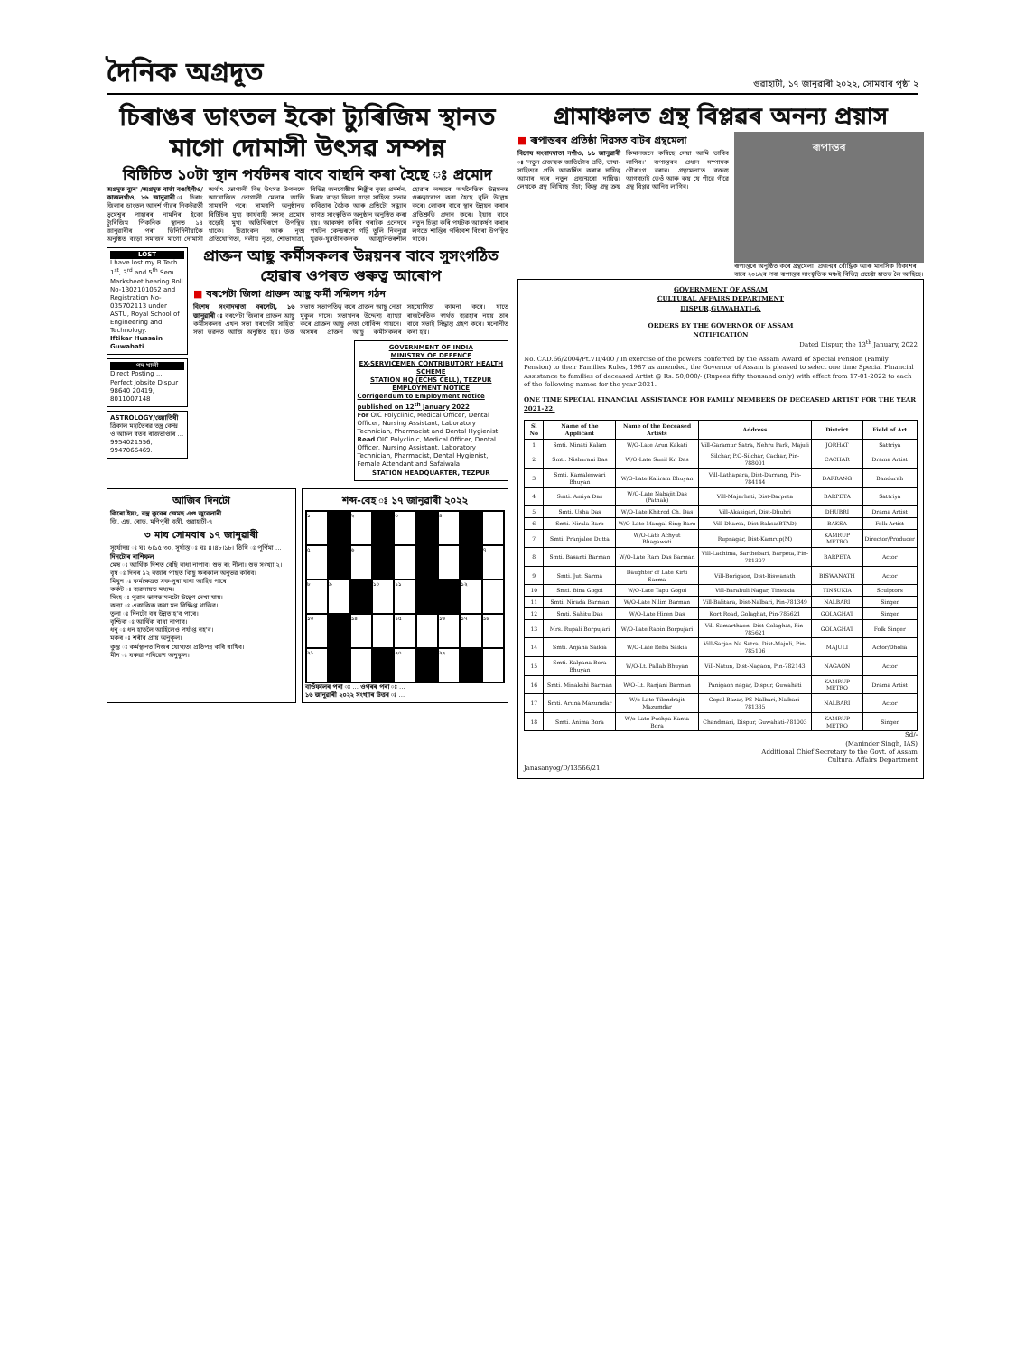দৈনিক অগ্ৰদূত
গুৱাহাটী, ১৭ জানুৱাৰী ২০২২, সোমবাৰ পৃষ্ঠা ২
চিৰাঙৰ ডাংতল ইকো ট্যুৰিজিম স্থানত মাগো দোমাসী উৎসৱ সম্পন্ন
বিটিচিত ১০টা স্থান পৰ্যটনৰ বাবে বাছনি কৰা হৈছে ঃ প্ৰমোদ
অগ্ৰদূত ব্যুৰ' /অগ্ৰদূত বাৰ্তা বঙাইগাঁও/কাজলগাঁও, ১৬ জানুৱাৰী ঃ চিৰাং জিলাৰ ডাংতল আদৰ্শ গাঁৱৰ নিকটৱৰ্তী ভুমেশ্বৰ পাহাৰৰ নামনিৰ ইকো ট্যুৰিজিম পিকনিক স্থানত ১৪ জানুৱাৰীৰ পৰা তিনিদিনীয়াকৈ অনুষ্ঠিত বড়ো সমাজৰ মাগো দোমাসী অৰ্থাৎ ভোগালী বিহু উৎসৱ উপলক্ষে আয়োজিত ভোগালী মেলাৰ আজি সামৰণি পৰে। সামৰণি অনুষ্ঠানত বিটিচিৰ মুখ্য কাৰ্যবাহী সদস্য প্ৰমোদ বড়োই মুখ্য অতিথিৰূপে উপস্থিত থাকে। চিত্ৰাংকন আৰু নৃত্য প্ৰতিযোগিতা, দলীয় নৃত্য, শোভাযাত্ৰা, বিভিন্ন জনগোষ্ঠীয় শিল্পীৰ নৃত্য প্ৰদৰ্শন, চিৰাং বড়ো জিলা বড়ো সাহিত্য সভাৰ কবিতাৰ বৈঠক আৰু প্ৰতিটো সন্ধ্যাৰ ভাগত সাংস্কৃতিক অনুষ্ঠান অনুষ্ঠিত কৰা হয়। আকৰ্ষণ কৰিব পৰাকৈ এনেদৰে পৰ্যটন কেন্দ্ৰৰূপে গঢ়ি তুলি নিবনুৱা যুৱক-যুৱতীসকলক আত্মনিৰ্ভৰশীল হোৱাৰ লক্ষ্যৰে অৰ্থনৈতিক উন্নয়নত গুৰুত্বাৰোপ কৰা হৈছে বুলি উল্লেখ কৰে। লোকৰ বাবে স্থান উন্নয়ন কৰাৰ প্ৰতিশ্ৰুতি প্ৰদান কৰে। ইয়াৰ বাবে নতুন চিন্তা কৰি পৰ্যটক আকৰ্ষণ কৰাৰ লগতে শান্তিৰ পৰিবেশ বিচৰা উপস্থিত থাকে।
LOST
I have lost my B.Tech 1<sup>st</sup>, 3<sup>rd</sup> and 5<sup>th</sup> Sem Marksheet bearing Roll No-1302101052 and Registration No-035702113 under ASTU, Royal School of Engineering and Technology.
Iftikar Hussain Guwahati
পদ খালী
Direct Posting ... Perfect Jobsite Dispur 98640 20419, 8011007148
ASTROLOGY/জ্যোতিষী
ত্ৰিকাল মহাভৈৰৱ তন্ত্ৰ কেন্দ্ৰ ও আচল বতৰ ৰাজভাণ্ডাৰ ... 9954021556, 9947066469.
প্ৰাক্তন আছু কৰ্মীসকলৰ উন্নয়নৰ বাবে সুসংগঠিত হোৱাৰ ওপৰত গুৰুত্ব আৰোপ
■ বৰপেটা জিলা প্ৰাক্তন আছু কৰ্মী সন্মিলন গঠন
বিশেষ সংবাদদাতা বৰপেটা, ১৬ জানুৱাৰী ঃ বৰপেটা জিলাৰ প্ৰাক্তন আছু কৰ্মীসকলৰ এখন সভা বৰপেটা সাহিত্য সভা ভৱনত আজি অনুষ্ঠিত হয়। উক্ত সভাত সভাপতিত্ব কৰে প্ৰাক্তন আছু নেতা মুকুল দাসে। সভাখনৰ উদ্দেশ্য ব্যাখ্যা কৰে প্ৰাক্তন আছু নেতা গোবিন্দ গায়নে। অসমৰ প্ৰাক্তন আছু কৰ্মীসকলৰ সহযোগিতা কামনা কৰে। যাতে ৰাজনৈতিক স্বাৰ্থত ব্যৱহাৰ নহয় তাৰ বাবে সভাই সিদ্ধান্ত গ্ৰহণ কৰে। মনোনীত কৰা হয়।
GOVERNMENT OF INDIA
MINISTRY OF DEFENCE
EX-SERVICEMEN CONTRIBUTORY HEALTH SCHEME
STATION HQ (ECHS CELL), TEZPUR
EMPLOYMENT NOTICE
Corrigendum to Employment Notice published on 12<sup>th</sup> January 2022
For OIC Polyclinic, Medical Officer, Dental Officer, Nursing Assistant, Laboratory Technician, Pharmacist and Dental Hygienist.
Read OIC Polyclinic, Medical Officer, Dental Officer, Nursing Assistant, Laboratory Technician, Pharmacist, Dental Hygienist, Female Attendant and Safaiwala.
STATION HEADQUARTER, TEZPUR
আজিৰ দিনটো
কিৰো ইয়ং, বস্ত্ৰ কুবেৰ জেমছ এণ্ড জুৱেলাৰী
জি. এছ. ৰোড, মণিপুৰী বস্তী, গুৱাহাটী-৭
৩ মাঘ সোমবাৰ ১৭ জানুৱাৰী
সূৰ্যোদয় ঃ ঘঃ ৬।১৫।৩০, সূৰ্যাস্ত ঃ ঘঃ ৪।৪৮।১৮। তিথি ঃ পূৰ্ণিমা ...
দিনটোৰ ৰাশিফল
মেষ ঃ আৰ্থিক দিশত বেছি বাধা নাপাব। শুভ ৰং নীলা। শুভ সংখ্যা ২।
বৃষ ঃ দিনৰ ১২ বজাৰ পাছত কিছু ফৰকাল অনুভৱ কৰিব।
মিথুন ঃ কৰ্মক্ষেত্ৰত সক-সুৰা বাধা আহিব পাৰে।
কৰ্কট ঃ ব্যৱসায়ত মধ্যম।
সিংহ ঃ পুৱাৰ ভাগত মনটো উদ্বেগ দেখা যায়।
কন্যা ঃ একাকিক কথা মন বিক্ষিপ্ত থাকিব।
তুলা ঃ দিনটো বৰ উন্নত হ'ব পাৰে।
বৃশ্চিক ঃ আৰ্থিক বাধা নাপাব।
ধনু ঃ ধন হাতলৈ আহিলেও পৰ্যাপ্ত নহ'ব।
মকৰ ঃ শৰীৰ প্ৰায় অনুকূল।
কুম্ভ ঃ কৰ্মস্থানত নিজৰ যোগ্যতা প্ৰতিপন্ন কৰি ৰাখিব।
মীন ঃ ঘৰুৱা পৰিৱেশ অনুকূল।
শব্দ-বেহ ঃ ১৭ জানুৱাৰী ২০২২
১
২
৩
৪
৫
৬
৭
৮
৯
১০
১১
১২
১৩
১৪
১৫
১৬
১৭
১৮
২১
২০
২২
বাওঁফালৰ পৰা ঃ ... ওপৰৰ পৰা ঃ ...
১৬ জানুৱাৰী ২০২২ সংখ্যাৰ উত্তৰ ঃ ...
গ্ৰামাঞ্চলত গ্ৰন্থ বিপ্লৱৰ অনন্য প্ৰয়াস
■ ৰূপান্তৰৰ প্ৰতিষ্ঠা দিৱসত বাটৰ গ্ৰন্থমেলা
বিশেষ সংবাদদাতা নগাঁও, ১৬ জানুৱাৰী ঃ 'নতুন প্ৰজন্মক জাতিটোৰ প্ৰতি, ভাষা-সাহিত্যৰ প্ৰতি আকৰ্ষিত কৰাৰ দায়িত্ব আমাৰ দৰে নতুন প্ৰজন্মৰো দায়িত্ব। লেখকে গ্ৰন্থ লিখিছে সঁচা; কিন্তু গ্ৰন্থ ক্ৰয় কিমানজনে কৰিছে সেয়া আমি ভাবিব লাগিব।' ৰূপান্তৰৰ প্ৰধান সম্পাদক গৌৰাংগ বৰাৰ। গ্ৰন্থমেলা'ত বক্তব্য আগবঢ়াই তেওঁ আৰু কয় যে গাঁৱে গাঁৱে গ্ৰন্থ বিপ্লৱ আনিব লাগিব।
ৰূপান্তৰ
ৰূপান্তৰে অনুষ্ঠিত কৰে গ্ৰন্থমেলা। প্ৰজন্মৰ বৌদ্ধিক আৰু মানসিক বিকাশৰ বাবে ২০১২ৰ পৰা ৰূপান্তৰ সাংস্কৃতিক মঞ্চই বিভিন্ন প্ৰচেষ্টা হাতত লৈ আহিছে।
GOVERNMENT OF ASSAM
CULTURAL AFFAIRS DEPARTMENT
DISPUR,GUWAHATI-6.
ORDERS BY THE GOVERNOR OF ASSAM
NOTIFICATION
Dated Dispur, the 13<sup>th</sup> January, 2022
No. CAD.66/2004/Pt.VII/400 / In exercise of the powers conferred by the Assam Award of Special Pension (Family Pension) to their Families Rules, 1987 as amended, the Governor of Assam is pleased to select one time Special Financial Assistance to families of deceased Artist @ Rs. 50,000/- (Rupees fifty thousand only) with effect from 17-01-2022 to each of the following names for the year 2021.
ONE TIME SPECIAL FINANCIAL ASSISTANCE FOR FAMILY MEMBERS OF DECEASED ARTIST FOR THE YEAR 2021-22.
| Sl No | Name of the Applicant | Name of the Deceased Artists | Address | District | Field of Art |
| --- | --- | --- | --- | --- | --- |
| 1 | Smti. Minati Kalam | W/O-Late Arun Kakati | Vill-Garamur Satra, Nehru Park, Majuli | JORHAT | Sattriya |
| 2 | Smti. Nisharani Das | W/O-Late Sunil Kr. Das | Silchar, P.O-Silchar, Cachar, Pin-788001 | CACHAR | Drama Artist |
| 3 | Smti. Kamaleswari Bhuyan | W/O-Late Kaliram Bhuyan | Vill-Lathapara, Dist-Darrang, Pin-784144 | DARRANG | Bandurah |
| 4 | Smti. Amiya Das | W/O-Late Nabajit Das (Pathak) | Vill-Majarhati, Dist-Barpeta | BARPETA | Sattriya |
| 5 | Smti. Usha Das | W/O-Late Khitrod Ch. Das | Vill-Akasigari, Dist-Dhubri | DHUBRI | Drama Artist |
| 6 | Smti. Nirala Baro | W/O-Late Mangal Sing Baro | Vill-Dharsa, Dist-Baksa(BTAD) | BAKSA | Folk Artist |
| 7 | Smti. Pranjalee Dutta | W/O-Late Achyut Bhagawati | Rupnagar, Dist-Kamrup(M) | KAMRUP METRO | Director/Producer |
| 8 | Smti. Basanti Barman | W/O-Late Ram Das Barman | Vill-Lachima, Sarthebari, Barpeta, Pin-781307 | BARPETA | Actor |
| 9 | Smti. Juti Sarma | Daughter of Late Kirti Sarma | Vill-Borigaon, Dist-Biswanath | BISWANATH | Actor |
| 10 | Smti. Bina Gogoi | W/O-Late Tapu Gogoi | Vill-Barahuli Nagar, Tinsukia | TINSUKIA | Sculptors |
| 11 | Smti. Nirada Barman | W/O-Late Nilim Barman | Vill-Balitara, Dist-Nalbari, Pin-781349 | NALBARI | Singer |
| 12 | Smti. Sahitu Das | W/O-Late Hiren Das | Kort Road, Golaghat, Pin-785621 | GOLAGHAT | Singer |
| 13 | Mrs. Rupali Borpujari | W/O-Late Rabin Borpujari | Vill-Samarthaon, Dist-Golaghat, Pin-785621 | GOLAGHAT | Folk Singer |
| 14 | Smti. Anjana Saikia | W/O-Late Reba Saikia | Vill-Sarjan Na Satra, Dist-Majuli, Pin-785106 | MAJULI | Actor/Dholia |
| 15 | Smti. Kalpana Bora Bhuyan | W/O-Lt. Pallab Bhuyan | Vill-Natun, Dist-Nagaon, Pin-782143 | NAGAON | Actor |
| 16 | Smti. Minakshi Barman | W/O-Lt. Ranjani Barman | Panigaon nagar, Dispur, Guwahati | KAMRUP METRO | Drama Artist |
| 17 | Smti. Aruna Mazumdar | W/o-Late Tilendrajit Mazumdar | Gopal Bazar, PS-Nalbari, Nalbari-781335 | NALBARI | Actor |
| 18 | Smti. Anima Bora | W/o-Late Pushpa Kanta Bora | Chandmari, Dispur, Guwahati-781003 | KAMRUP METRO | Singer |
Sd/-
(Maninder Singh, IAS)
Additional Chief Secretary to the Govt. of Assam
Cultural Affairs Department
Janasanyog/D/13566/21